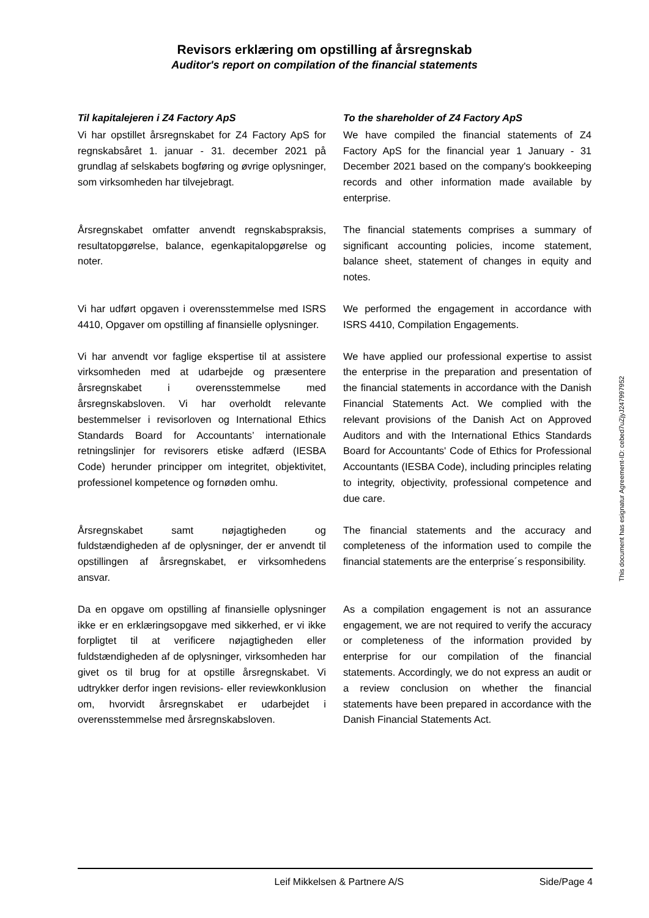Revisors erklæring om opstilling af årsregnskab
Auditor's report on compilation of the financial statements
Til kapitalejeren i Z4 Factory ApS To the shareholder of Z4 Factory ApS
Vi har opstillet årsregnskabet for Z4 Factory ApS for regnskabsåret 1. januar - 31. december 2021 på grundlag af selskabets bogføring og øvrige oplysninger, som virksomheden har tilvejebragt.
We have compiled the financial statements of Z4 Factory ApS for the financial year 1 January - 31 December 2021 based on the company's bookkeeping records and other information made available by enterprise.
Årsregnskabet omfatter anvendt regnskabspraksis, resultatopgørelse, balance, egenkapitalopgørelse og noter.
The financial statements comprises a summary of significant accounting policies, income statement, balance sheet, statement of changes in equity and notes.
Vi har udført opgaven i overensstemmelse med ISRS 4410, Opgaver om opstilling af finansielle oplysninger.
We performed the engagement in accordance with ISRS 4410, Compilation Engagements.
Vi har anvendt vor faglige ekspertise til at assistere virksomheden med at udarbejde og præsentere årsregnskabet i overensstemmelse med årsregnskabsloven. Vi har overholdt relevante bestemmelser i revisorloven og International Ethics Standards Board for Accountants’ internationale retningslinjer for revisorers etiske adfærd (IESBA Code) herunder principper om integritet, objektivitet, professionel kompetence og fornøden omhu.
We have applied our professional expertise to assist the enterprise in the preparation and presentation of the financial statements in accordance with the Danish Financial Statements Act. We complied with the relevant provisions of the Danish Act on Approved Auditors and with the International Ethics Standards Board for Accountants' Code of Ethics for Professional Accountants (IESBA Code), including principles relating to integrity, objectivity, professional competence and due care.
Årsregnskabet samt nøjagtigheden og fuldstændigheden af de oplysninger, der er anvendt til opstillingen af årsregnskabet, er virksomhedens ansvar.
The financial statements and the accuracy and completeness of the information used to compile the financial statements are the enterprise´s responsibility.
Da en opgave om opstilling af finansielle oplysninger ikke er en erklæringsopgave med sikkerhed, er vi ikke forpligtet til at verificere nøjagtigheden eller fuldstændigheden af de oplysninger, virksomheden har givet os til brug for at opstille årsregnskabet. Vi udtrykker derfor ingen revisions- eller reviewkonklusion om, hvorvidt årsregnskabet er udarbejdet i overensstemmelse med årsregnskabsloven.
As a compilation engagement is not an assurance engagement, we are not required to verify the accuracy or completeness of the information provided by enterprise for our compilation of the financial statements. Accordingly, we do not express an audit or a review conclusion on whether the financial statements have been prepared in accordance with the Danish Financial Statements Act.
This document has esignatur Agreement-ID: cebed7uZjyJ247997952
Leif Mikkelsen & Partnere A/S Side/Page 4